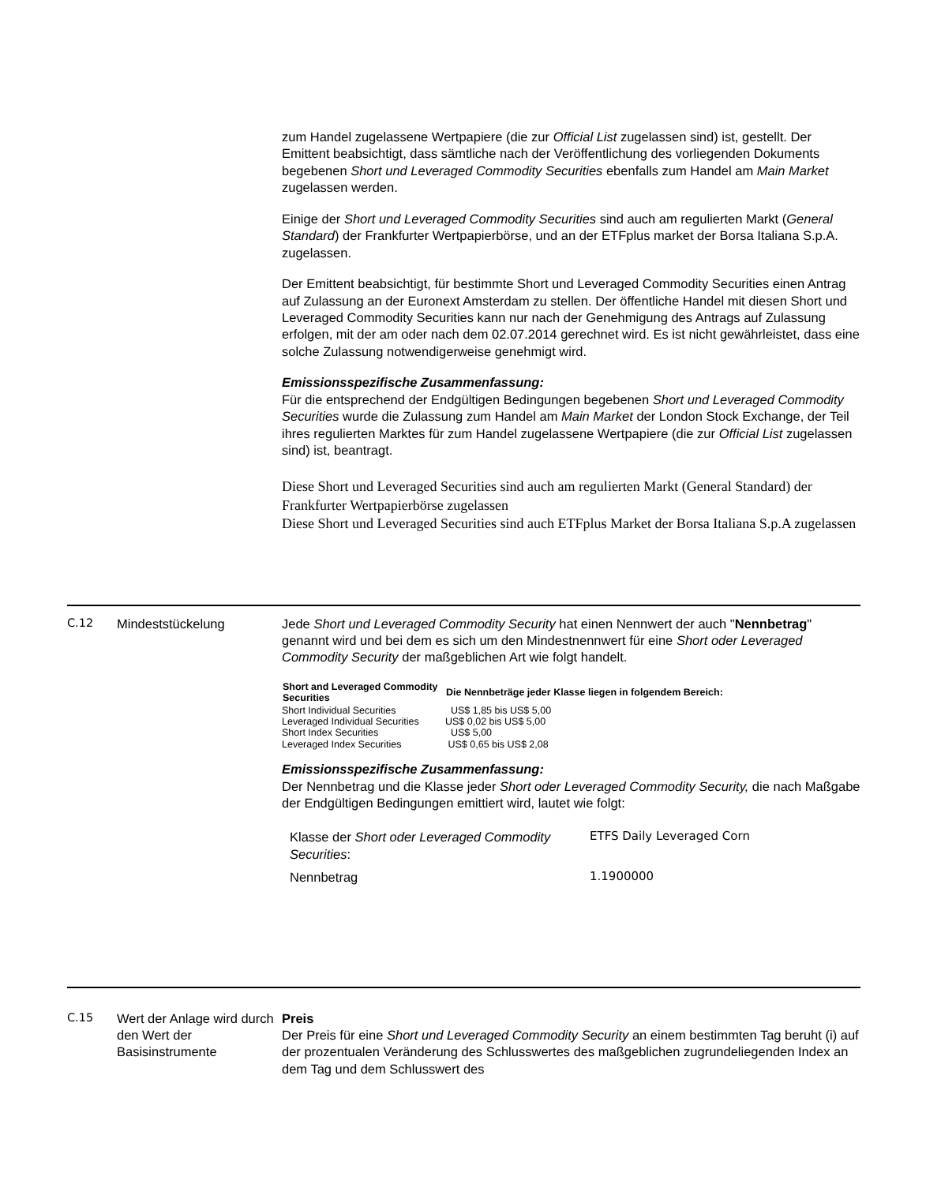zum Handel zugelassene Wertpapiere (die zur Official List zugelassen sind) ist, gestellt. Der Emittent beabsichtigt, dass sämtliche nach der Veröffentlichung des vorliegenden Dokuments begebenen Short und Leveraged Commodity Securities ebenfalls zum Handel am Main Market zugelassen werden.
Einige der Short und Leveraged Commodity Securities sind auch am regulierten Markt (General Standard) der Frankfurter Wertpapierbörse, und an der ETFplus market der Borsa Italiana S.p.A. zugelassen.
Der Emittent beabsichtigt, für bestimmte Short und Leveraged Commodity Securities einen Antrag auf Zulassung an der Euronext Amsterdam zu stellen. Der öffentliche Handel mit diesen Short und Leveraged Commodity Securities kann nur nach der Genehmigung des Antrags auf Zulassung erfolgen, mit der am oder nach dem 02.07.2014 gerechnet wird. Es ist nicht gewährleistet, dass eine solche Zulassung notwendigerweise genehmigt wird.
Emissionsspezifische Zusammenfassung:
Für die entsprechend der Endgültigen Bedingungen begebenen Short und Leveraged Commodity Securities wurde die Zulassung zum Handel am Main Market der London Stock Exchange, der Teil ihres regulierten Marktes für zum Handel zugelassene Wertpapiere (die zur Official List zugelassen sind) ist, beantragt.
Diese Short und Leveraged Securities sind auch am regulierten Markt (General Standard) der Frankfurter Wertpapierbörse zugelassen
Diese Short und Leveraged Securities sind auch ETFplus Market der Borsa Italiana S.p.A zugelassen
C.12 Mindeststückelung Jede Short und Leveraged Commodity Security hat einen Nennwert der auch "Nennbetrag" genannt wird und bei dem es sich um den Mindestnennwert für eine Short oder Leveraged Commodity Security der maßgeblichen Art wie folgt handelt.
| Short and Leveraged Commodity Securities | Die Nennbeträge jeder Klasse liegen in folgendem Bereich: |
| --- | --- |
| Short Individual Securities | US$ 1,85 bis US$ 5,00 |
| Leveraged Individual Securities | US$ 0,02 bis US$ 5,00 |
| Short Index Securities | US$ 5,00 |
| Leveraged Index Securities | US$ 0,65 bis US$ 2,08 |
Emissionsspezifische Zusammenfassung:
Der Nennbetrag und die Klasse jeder Short oder Leveraged Commodity Security, die nach Maßgabe der Endgültigen Bedingungen emittiert wird, lautet wie folgt:
| Klasse der Short oder Leveraged Commodity Securities : | ETFS Daily Leveraged Corn |
| Nennbetrag | 1.1900000 |
C.15 Wert der Anlage wird durch den Wert der Basisinstrumente
Preis
Der Preis für eine Short und Leveraged Commodity Security an einem bestimmten Tag beruht (i) auf der prozentualen Veränderung des Schlusswertes des maßgeblichen zugrundeliegenden Index an dem Tag und dem Schlusswert des